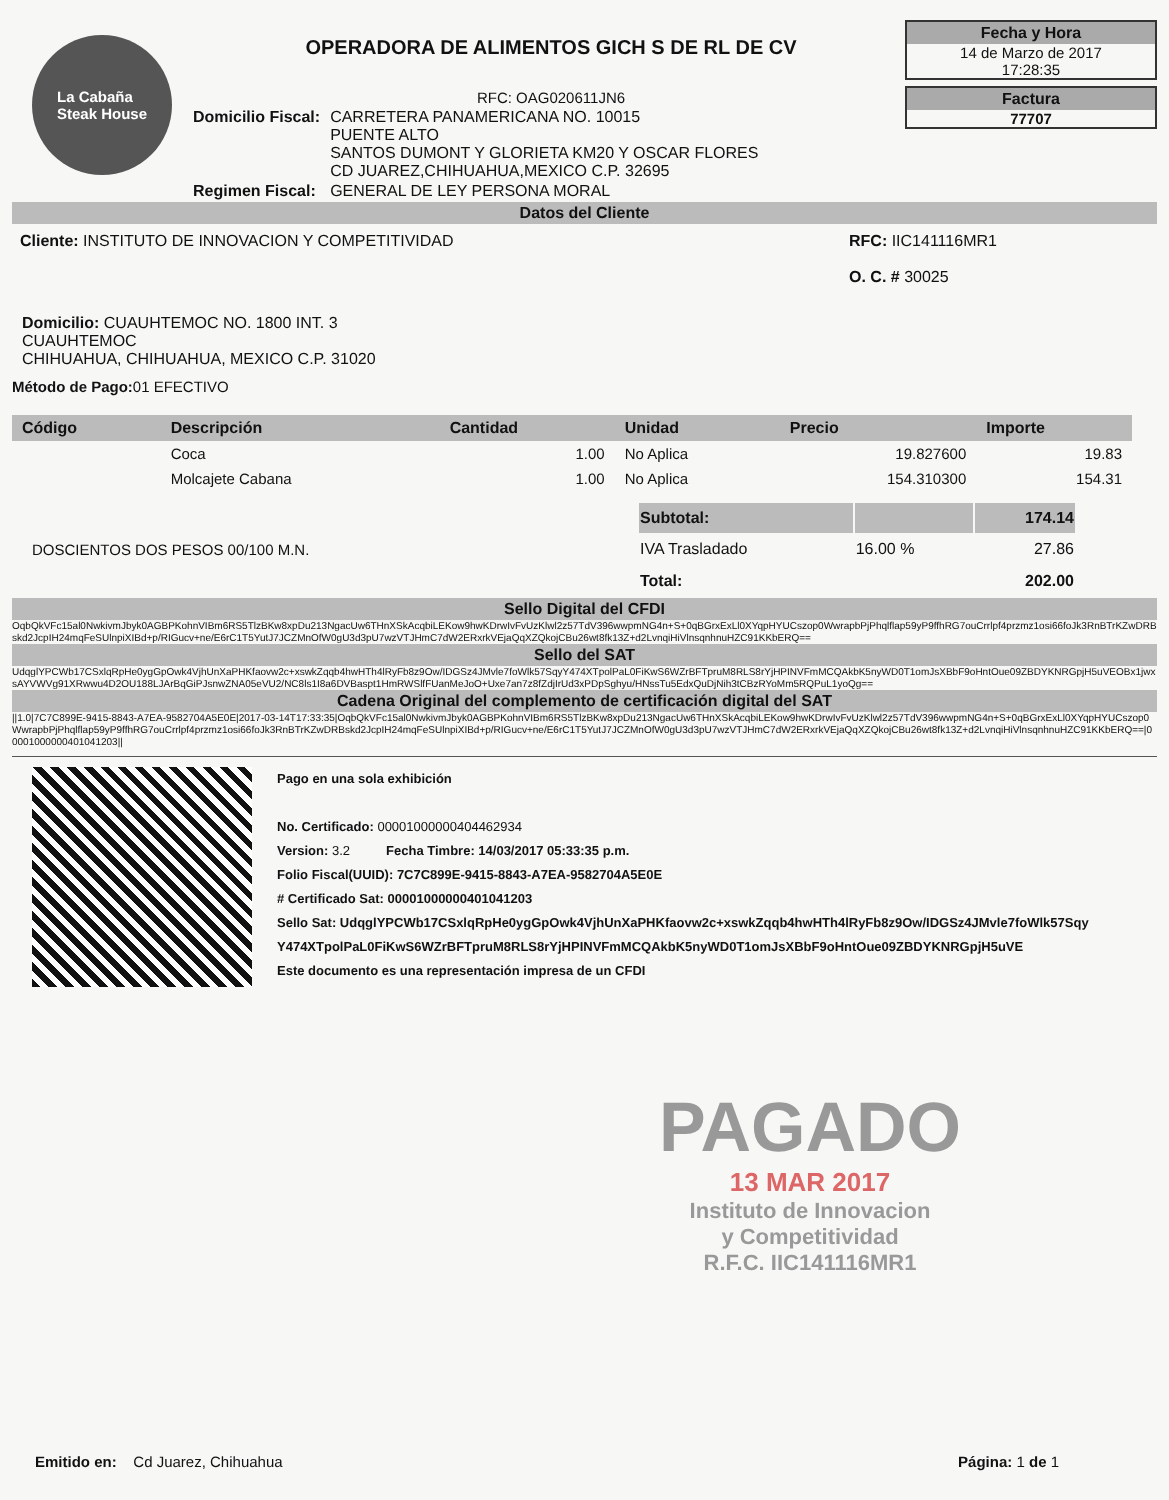La Cabaña
Steak House
OPERADORA DE ALIMENTOS GICH S DE RL DE CV
RFC: OAG020611JN6
| Domicilio Fiscal: | CARRETERA PANAMERICANA NO. 10015 PUENTE ALTO SANTOS DUMONT Y GLORIETA KM20 Y OSCAR FLORES CD JUAREZ,CHIHUAHUA,MEXICO C.P. 32695 |
| Regimen Fiscal: | GENERAL DE LEY PERSONA MORAL |
Fecha y Hora
14 de Marzo de 2017
17:28:35
Factura
77707
Datos del Cliente
Cliente: INSTITUTO DE INNOVACION Y COMPETITIVIDAD
RFC: IIC141116MR1
O. C. # 30025
Domicilio: CUAUHTEMOC NO. 1800 INT. 3
CUAUHTEMOC
CHIHUAHUA, CHIHUAHUA, MEXICO C.P. 31020
Método de Pago: 01 EFECTIVO
| Código | Descripción | Cantidad | Unidad | Precio | Importe |
| --- | --- | --- | --- | --- | --- |
| | Coca | 1.00 | No Aplica | 19.827600 | 19.83 |
| | Molcajete Cabana | 1.00 | No Aplica | 154.310300 | 154.31 |
DOSCIENTOS DOS PESOS 00/100 M.N.
| Subtotal: | | 174.14 |
| IVA Trasladado | 16.00 % | 27.86 |
| Total: | | 202.00 |
Sello Digital del CFDI
OqbQkVFc15al0NwkivmJbyk0AGBPKohnVIBm6RS5TlzBKw8xpDu213NgacUw6THnXSkAcqbiLEKow9hwKDrwIvFvUzKlwl2z57TdV396wwpmNG4n+S+0qBGrxExLl0XYqpHYUCszop0WwrapbPjPhqlflap59yP9ffhRG7ouCrrlpf4przmz1osi66foJk3RnBTrKZwDRBskd2JcpIH24mqFeSUlnpiXIBd+p/RIGucv+ne/E6rC1T5YutJ7JCZMnOfW0gU3d3pU7wzVTJHmC7dW2ERxrkVEjaQqXZQkojCBu26wt8fk13Z+d2LvnqiHiVlnsqnhnuHZC91KKbERQ==
Sello del SAT
UdqglYPCWb17CSxlqRpHe0ygGpOwk4VjhUnXaPHKfaovw2c+xswkZqqb4hwHTh4lRyFb8z9Ow/IDGSz4JMvle7foWlk57SqyY474XTpolPaL0FiKwS6WZrBFTpruM8RLS8rYjHPINVFmMCQAkbK5nyWD0T1omJsXBbF9oHntOue09ZBDYKNRGpjH5uVEOBx1jwxsAYVWVg91XRwwu4D2OU188LJArBqGiPJsnwZNA05eVU2/NC8ls1I8a6DVBaspt1HmRWSlfFUanMeJoO+Uxe7an7z8fZdjIrUd3xPDpSghyu/HNssTu5EdxQuDjNih3tCBzRYoMm5RQPuL1yoQg==
Cadena Original del complemento de certificación digital del SAT
||1.0|7C7C899E-9415-8843-A7EA-9582704A5E0E|2017-03-14T17:33:35|OqbQkVFc15al0NwkivmJbyk0AGBPKohnVIBm6RS5TlzBKw8xpDu213NgacUw6THnXSkAcqbiLEKow9hwKDrwIvFvUzKlwl2z57TdV396wwpmNG4n+S+0qBGrxExLl0XYqpHYUCszop0WwrapbPjPhqlflap59yP9ffhRG7ouCrrlpf4przmz1osi66foJk3RnBTrKZwDRBskd2JcpIH24mqFeSUlnpiXIBd+p/RIGucv+ne/E6rC1T5YutJ7JCZMnOfW0gU3d3pU7wzVTJHmC7dW2ERxrkVEjaQqXZQkojCBu26wt8fk13Z+d2LvnqiHiVlnsqnhnuHZC91KKbERQ==|00001000000401041203||
Pago en una sola exhibición
No. Certificado: 00001000000404462934
Version: 3.2 Fecha Timbre: 14/03/2017 05:33:35 p.m.
Folio Fiscal(UUID): 7C7C899E-9415-8843-A7EA-9582704A5E0E
# Certificado Sat: 00001000000401041203
Sello Sat: UdqglYPCWb17CSxlqRpHe0ygGpOwk4VjhUnXaPHKfaovw2c+xswkZqqb4hwHTh4lRyFb8z9Ow/IDGSz4JMvle7foWlk57Sqy Y474XTpolPaL0FiKwS6WZrBFTpruM8RLS8rYjHPINVFmMCQAkbK5nyWD0T1omJsXBbF9oHntOue09ZBDYKNRGpjH5uVE
Este documento es una representación impresa de un CFDI
PAGADO
13 MAR 2017
Instituto de Innovacion
y Competitividad
R.F.C. IIC141116MR1
Emitido en: Cd Juarez, Chihuahua
Página: 1 de 1